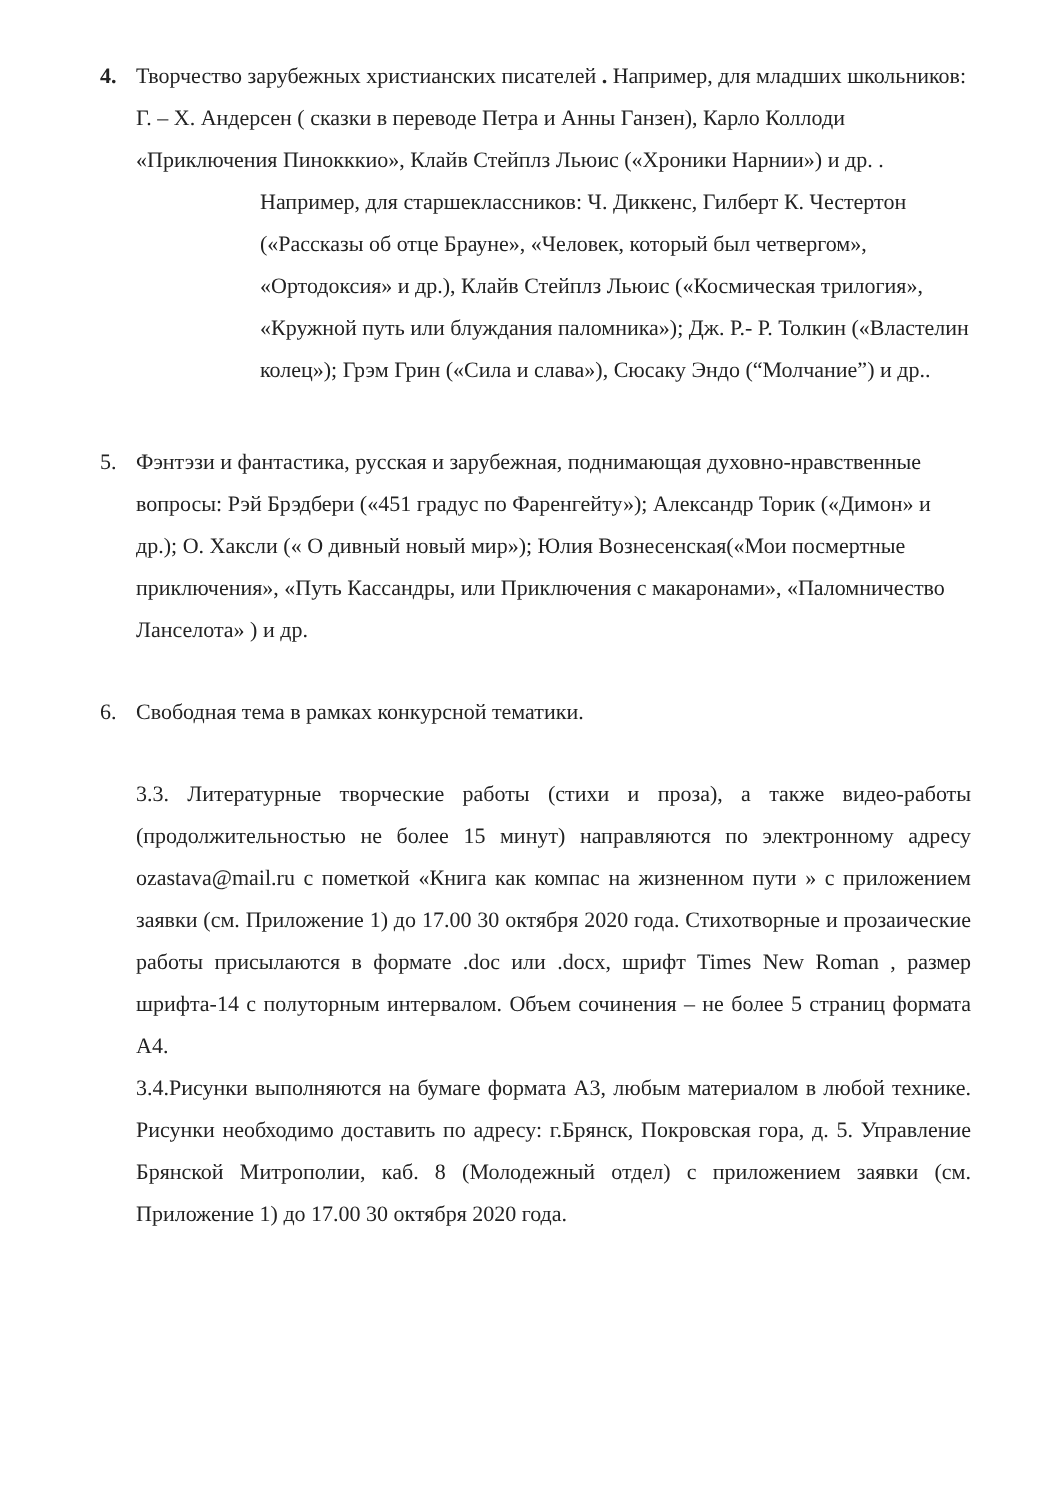4. Творчество зарубежных христианских писателей . Например, для младших школьников: Г. – Х. Андерсен ( сказки в переводе Петра и Анны Ганзен), Карло Коллоди «Приключения Пинокккио», Клайв Стейплз Льюис («Хроники Нарнии») и др. .
Например, для старшеклассников: Ч. Диккенс, Гилберт К. Честертон («Рассказы об отце Брауне», «Человек, который был четвергом», «Ортодоксия» и др.), Клайв Стейплз Льюис («Космическая трилогия», «Кружной путь или блуждания паломника»); Дж. Р.- Р. Толкин («Властелин колец»); Грэм Грин («Сила и слава»), Сюсаку Эндо (“Молчание”) и др..
5. Фэнтэзи и фантастика, русская и зарубежная, поднимающая духовно-нравственные вопросы: Рэй Брэдбери («451 градус по Фаренгейту»); Александр Торик («Димон» и др.); О. Хаксли (« О дивный новый мир»); Юлия Вознесенская(«Мои посмертные приключения», «Путь Кассандры, или Приключения с макаронами», «Паломничество Ланселота» ) и др.
6. Свободная тема в рамках конкурсной тематики.
3.3. Литературные творческие работы (стихи и проза), а также видео-работы (продолжительностью не более 15 минут) направляются по электронному адресу ozastava@mail.ru с пометкой «Книга как компас на жизненном пути » с приложением заявки (см. Приложение 1) до 17.00 30 октября 2020 года. Стихотворные и прозаические работы присылаются в формате .doc или .docx, шрифт Times New Roman , размер шрифта-14 с полуторным интервалом. Объем сочинения – не более 5 страниц формата А4.
3.4.Рисунки выполняются на бумаге формата А3, любым материалом в любой технике. Рисунки необходимо доставить по адресу: г.Брянск, Покровская гора, д. 5. Управление Брянской Митрополии, каб. 8 (Молодежный отдел) с приложением заявки (см. Приложение 1) до 17.00 30 октября 2020 года.